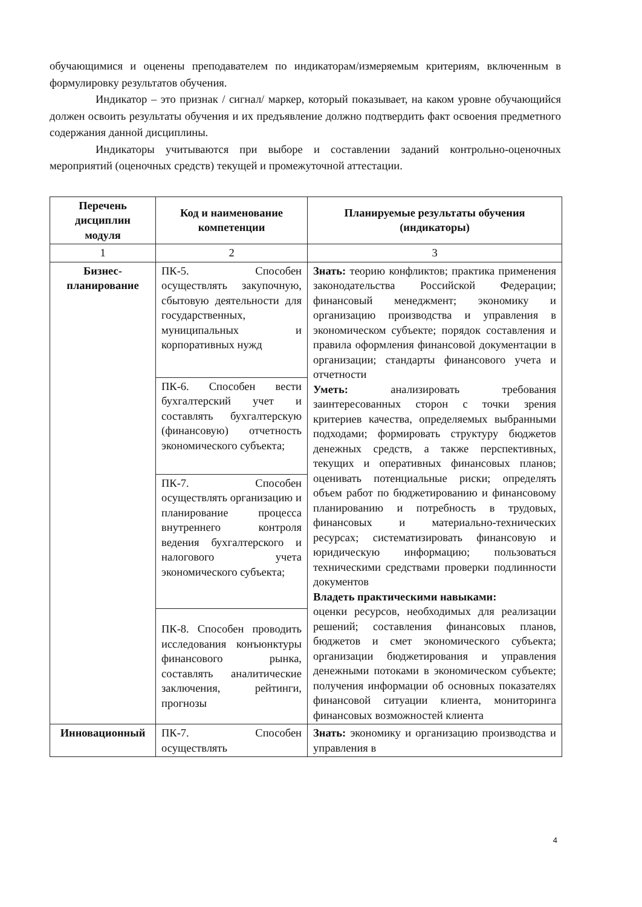обучающимися и оценены преподавателем по индикаторам/измеряемым критериям, включенным в формулировку результатов обучения.
Индикатор – это признак / сигнал/ маркер, который показывает, на каком уровне обучающийся должен освоить результаты обучения и их предъявление должно подтвердить факт освоения предметного содержания данной дисциплины.
Индикаторы учитываются при выборе и составлении заданий контрольно-оценочных мероприятий (оценочных средств) текущей и промежуточной аттестации.
| Перечень дисциплин модуля | Код и наименование компетенции | Планируемые результаты обучения (индикаторы) |
| --- | --- | --- |
| 1 | 2 | 3 |
| Бизнес-планирование | ПК-5. Способен осуществлять закупочную, сбытовую деятельности для государственных, муниципальных и корпоративных нужд | Знать: теорию конфликтов; практика применения законодательства Российской Федерации; финансовый менеджмент; экономику и организацию производства и управления в экономическом субъекте; порядок составления и правила оформления финансовой документации в организации; стандарты финансового учета и отчетности Уметь: анализировать требования заинтересованных сторон с точки зрения критериев качества, определяемых выбранными подходами; формировать структуру бюджетов денежных средств, а также перспективных, текущих и оперативных финансовых планов; оценивать потенциальные риски; определять объем работ по бюджетированию и финансовому планированию и потребность в трудовых, финансовых и материально-технических ресурсах; систематизировать финансовую и юридическую информацию; пользоваться техническими средствами проверки подлинности документов Владеть практическими навыками: оценки ресурсов, необходимых для реализации решений; составления финансовых планов, бюджетов и смет экономического субъекта; организации бюджетирования и управления денежными потоками в экономическом субъекте; получения информации об основных показателях финансовой ситуации клиента, мониторинга финансовых возможностей клиента |
| | ПК-6. Способен вести бухгалтерский учет и составлять бухгалтерскую (финансовую) отчетность экономического субъекта; | |
| | ПК-7. Способен осуществлять организацию и планирование процесса внутреннего контроля ведения бухгалтерского и налогового учета экономического субъекта; | |
| | ПК-8. Способен проводить исследования конъюнктуры финансового рынка, составлять аналитические заключения, рейтинги, прогнозы | |
| Инновационный | ПК-7. Способен осуществлять | Знать: экономику и организацию производства и управления в |
4